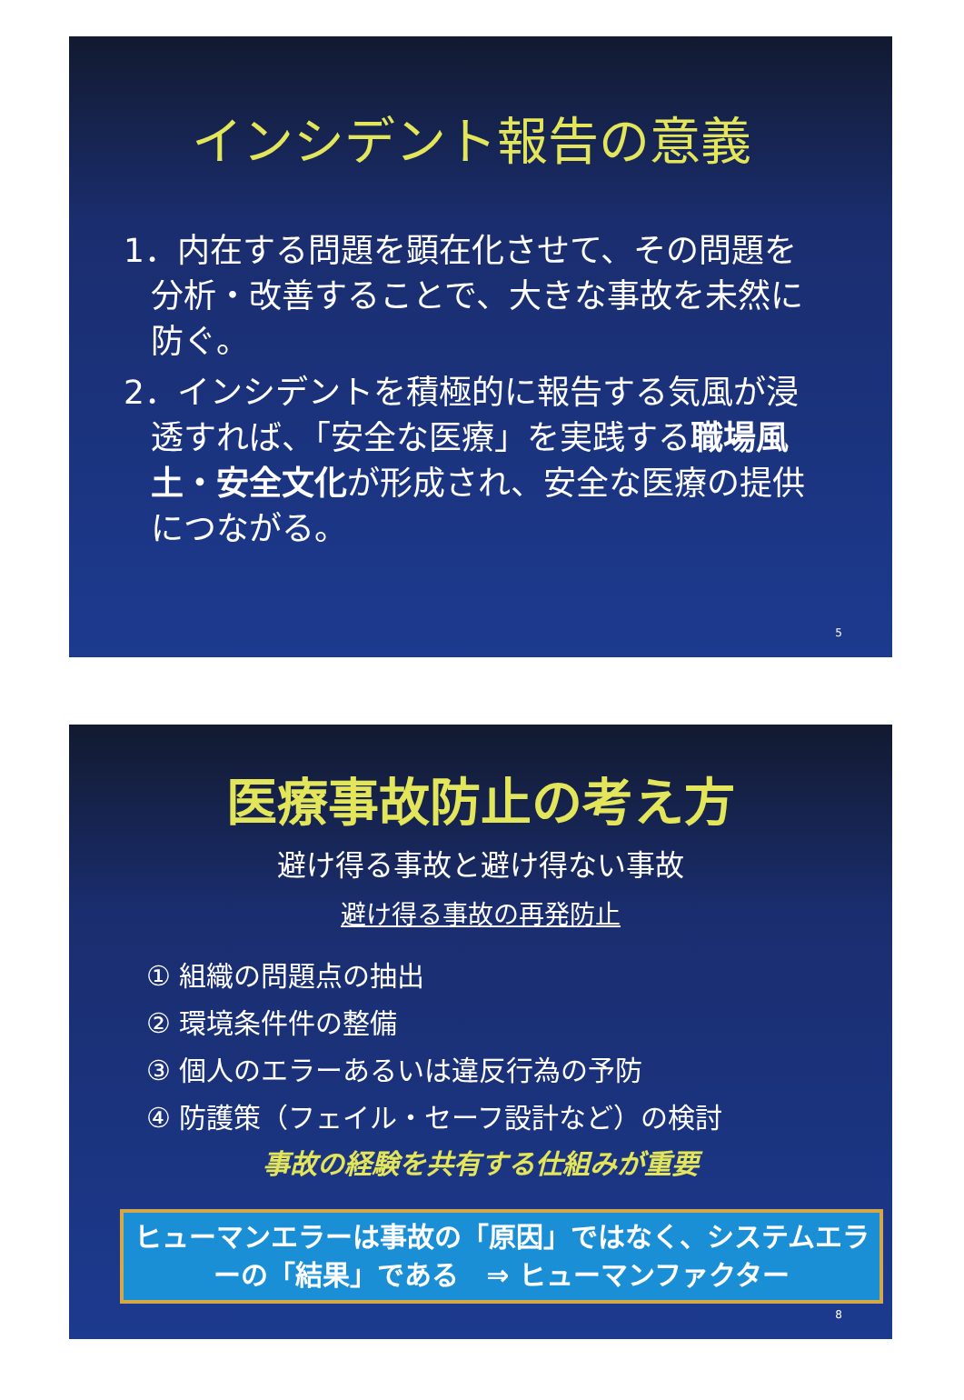インシデント報告の意義
1．内在する問題を顕在化させて、その問題を分析・改善することで、大きな事故を未然に防ぐ。
2．インシデントを積極的に報告する気風が浸透すれば、「安全な医療」を実践する職場風土・安全文化が形成され、安全な医療の提供につながる。
5
医療事故防止の考え方
避け得る事故と避け得ない事故
避け得る事故の再発防止
① 組織の問題点の抽出
② 環境条件件の整備
③ 個人のエラーあるいは違反行為の予防
④ 防護策（フェイル・セーフ設計など）の検討
事故の経験を共有する仕組みが重要
ヒューマンエラーは事故の「原因」ではなく、システムエラーの「結果」である　⇒ ヒューマンファクター
8